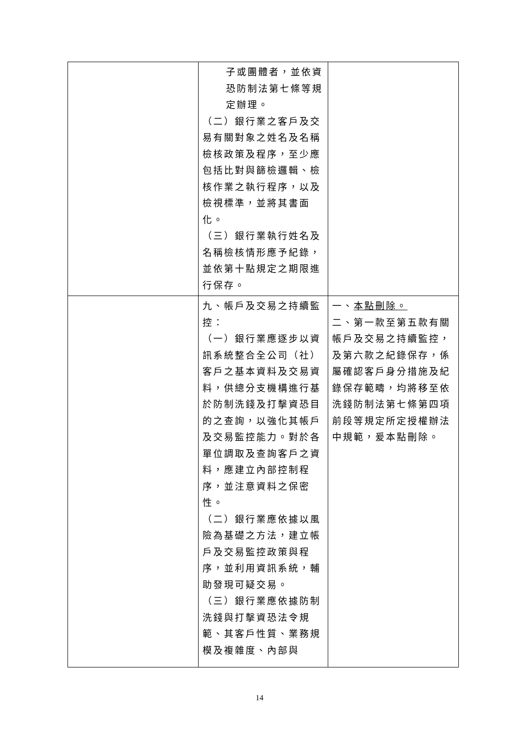| | 子或團體者，並依資恐防制法第七條等規定辦理。 （二）銀行業之客戶及交易有關對象之姓名及名稱檢核政策及程序，至少應包括比對與篩檢邏輯、檢核作業之執行程序，以及檢視標準，並將其書面化。 （三）銀行業執行姓名及名稱檢核情形應予紀錄，並依第十點規定之期限進行保存。 | |
| | 九、帳戶及交易之持續監控： （一）銀行業應逐步以資訊系統整合全公司（社）客戶之基本資料及交易資料，供總分支機構進行基於防制洗錢及打擊資恐目的之查詢，以強化其帳戶及交易監控能力。對於各單位調取及查詢客戶之資料，應建立內部控制程序，並注意資料之保密性。 （二）銀行業應依據以風險為基礎之方法，建立帳戶及交易監控政策與程序，並利用資訊系統，輔助發現可疑交易。 （三）銀行業應依據防制洗錢與打擊資恐法令規範、其客戶性質、業務規模及複雜度、內部與 | 一、 本點刪除。 二、第一款至第五款有關帳戶及交易之持續監控，及第六款之紀錄保存，係屬確認客戶身分措施及紀錄保存範疇，均將移至依洗錢防制法第七條第四項前段等規定所定授權辦法中規範，爰本點刪除。 |
14